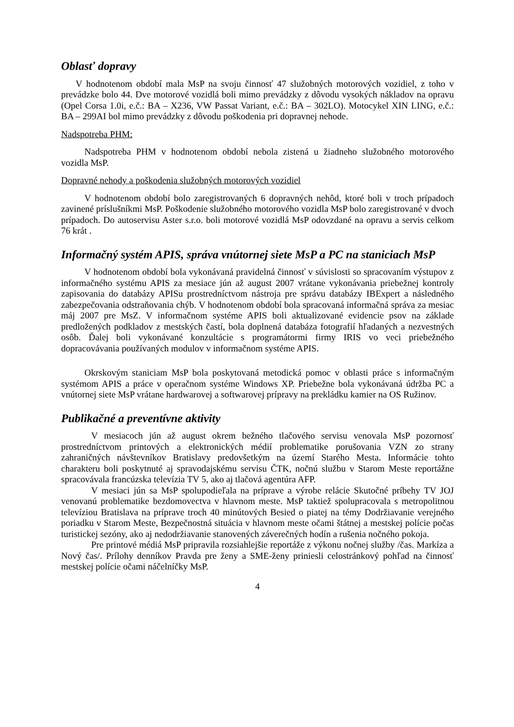Oblasť dopravy
V hodnotenom období mala MsP na svoju činnosť 47 služobných motorových vozidiel, z toho v prevádzke bolo 44. Dve motorové vozidlá boli mimo prevádzky z dôvodu vysokých nákladov na opravu (Opel Corsa 1.0i, e.č.: BA – X236, VW Passat Variant, e.č.: BA – 302LO). Motocykel XIN LING, e.č.: BA – 299AI bol mimo prevádzky z dôvodu poškodenia pri dopravnej nehode.
Nadspotreba PHM:
Nadspotreba PHM v hodnotenom období nebola zistená u žiadneho služobného motorového vozidla MsP.
Dopravné nehody a poškodenia služobných motorových vozidiel
V hodnotenom období bolo zaregistrovaných 6 dopravných nehôd, ktoré boli v troch prípadoch zavinené príslušníkmi MsP. Poškodenie služobného motorového vozidla MsP bolo zaregistrované v dvoch prípadoch. Do autoservisu Aster s.r.o. boli motorové vozidlá MsP odovzdané na opravu a servis celkom 76 krát .
Informačný systém APIS, správa vnútornej siete MsP a PC na staniciach MsP
V hodnotenom období bola vykonávaná pravidelná činnosť v súvislosti so spracovaním výstupov z informačného systému APIS za mesiace jún až august 2007 vrátane vykonávania priebežnej kontroly zapisovania do databázy APISu prostredníctvom nástroja pre správu databázy IBExpert a následného zabezpečovania odstraňovania chýb. V hodnotenom období bola spracovaná informačná správa za mesiac máj 2007 pre MsZ. V informačnom systéme APIS boli aktualizované evidencie psov na základe predložených podkladov z mestských častí, bola doplnená databáza fotografií hľadaných a nezvestných osôb. Ďalej boli vykonávané konzultácie s programátormi firmy IRIS vo veci priebežného dopracovávania používaných modulov v informačnom systéme APIS.
Okrskovým staniciam MsP bola poskytovaná metodická pomoc v oblasti práce s informačným systémom APIS a práce v operačnom systéme Windows XP. Priebežne bola vykonávaná údržba PC a vnútornej siete MsP vrátane hardwarovej a softwarovej prípravy na prekládku kamier na OS Ružinov.
Publikačné a preventívne aktivity
V mesiacoch jún až august okrem bežného tlačového servisu venovala MsP pozornosť prostredníctvom printových a elektronických médií problematike porušovania VZN zo strany zahraničných návštevníkov Bratislavy predovšetkým na území Starého Mesta. Informácie tohto charakteru boli poskytnuté aj spravodajskému servisu ČTK, nočnú službu v Starom Meste reportážne spracovávala francúzska televízia TV 5, ako aj tlačová agentúra AFP.
V mesiaci jún sa MsP spolupodieľala na príprave a výrobe relácie Skutočné príbehy TV JOJ venovanú problematike bezdomovectva v hlavnom meste. MsP taktiež spolupracovala s metropolitnou televíziou Bratislava na príprave troch 40 minútových Besied o piatej na témy Dodržiavanie verejného poriadku v Starom Meste, Bezpečnostná situácia v hlavnom meste očami štátnej a mestskej polície počas turistickej sezóny, ako aj nedodržiavanie stanovených záverečných hodín a rušenia nočného pokoja.
Pre printové médiá MsP pripravila rozsiahlejšie reportáže z výkonu nočnej služby /čas. Markíza a Nový čas/. Prílohy denníkov Pravda pre ženy a SME-ženy priniesli celostránkový pohľad na činnosť mestskej polície očami náčelníčky MsP.
4